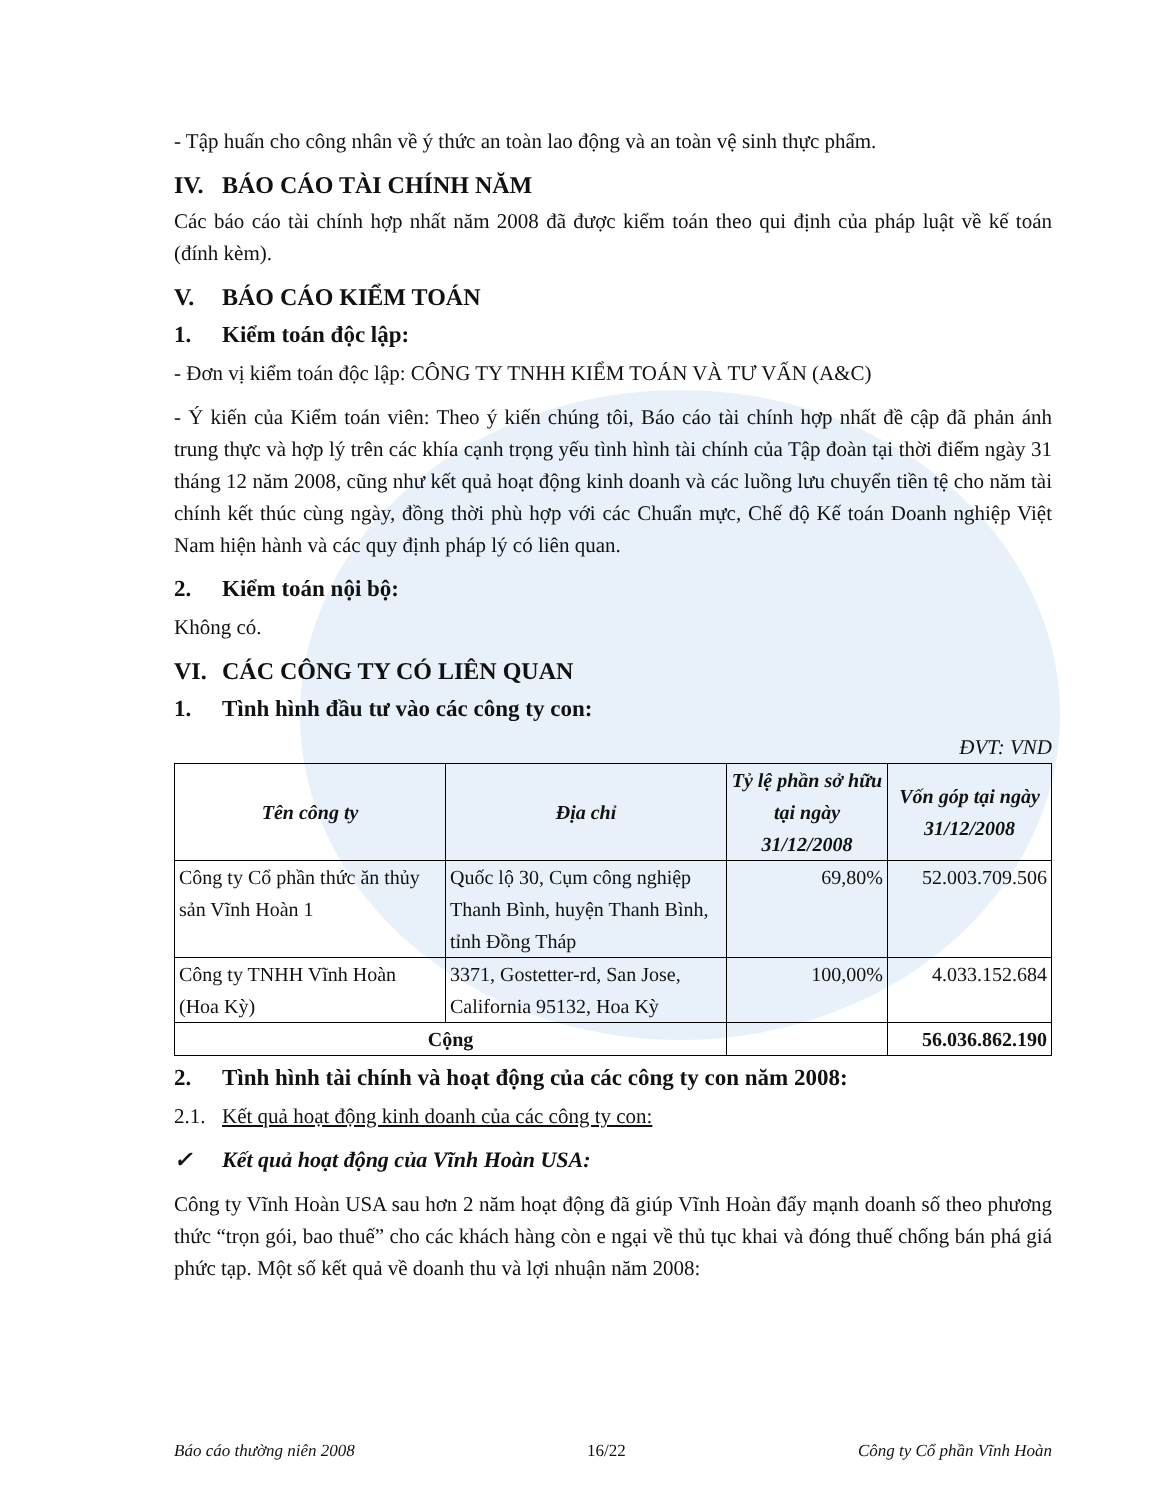- Tập huấn cho công nhân về ý thức an toàn lao động và an toàn vệ sinh thực phẩm.
IV. BÁO CÁO TÀI CHÍNH NĂM
Các báo cáo tài chính hợp nhất năm 2008 đã được kiểm toán theo qui định của pháp luật về kế toán (đính kèm).
V. BÁO CÁO KIỂM TOÁN
1. Kiểm toán độc lập:
- Đơn vị kiểm toán độc lập: CÔNG TY TNHH KIỂM TOÁN VÀ TƯ VẤN (A&C)
- Ý kiến của Kiểm toán viên: Theo ý kiến chúng tôi, Báo cáo tài chính hợp nhất đề cập đã phản ánh trung thực và hợp lý trên các khía cạnh trọng yếu tình hình tài chính của Tập đoàn tại thời điểm ngày 31 tháng 12 năm 2008, cũng như kết quả hoạt động kinh doanh và các luồng lưu chuyển tiền tệ cho năm tài chính kết thúc cùng ngày, đồng thời phù hợp với các Chuẩn mực, Chế độ Kế toán Doanh nghiệp Việt Nam hiện hành và các quy định pháp lý có liên quan.
2. Kiểm toán nội bộ:
Không có.
VI. CÁC CÔNG TY CÓ LIÊN QUAN
1. Tình hình đầu tư vào các công ty con:
ĐVT: VND
| Tên công ty | Địa chỉ | Tỷ lệ phần sở hữu tại ngày 31/12/2008 | Vốn góp tại ngày 31/12/2008 |
| --- | --- | --- | --- |
| Công ty Cổ phần thức ăn thủy sản Vĩnh Hoàn 1 | Quốc lộ 30, Cụm công nghiệp Thanh Bình, huyện Thanh Bình, tỉnh Đồng Tháp | 69,80% | 52.003.709.506 |
| Công ty TNHH Vĩnh Hoàn (Hoa Kỳ) | 3371, Gostetter-rd, San Jose, California 95132, Hoa Kỳ | 100,00% | 4.033.152.684 |
| Cộng | | | 56.036.862.190 |
2. Tình hình tài chính và hoạt động của các công ty con năm 2008:
2.1. Kết quả hoạt động kinh doanh của các công ty con:
✓ Kết quả hoạt động của Vĩnh Hoàn USA:
Công ty Vĩnh Hoàn USA sau hơn 2 năm hoạt động đã giúp Vĩnh Hoàn đẩy mạnh doanh số theo phương thức “trọn gói, bao thuế” cho các khách hàng còn e ngại về thủ tục khai và đóng thuế chống bán phá giá phức tạp. Một số kết quả về doanh thu và lợi nhuận năm 2008:
Báo cáo thường niên 2008 16/22 Công ty Cổ phần Vĩnh Hoàn